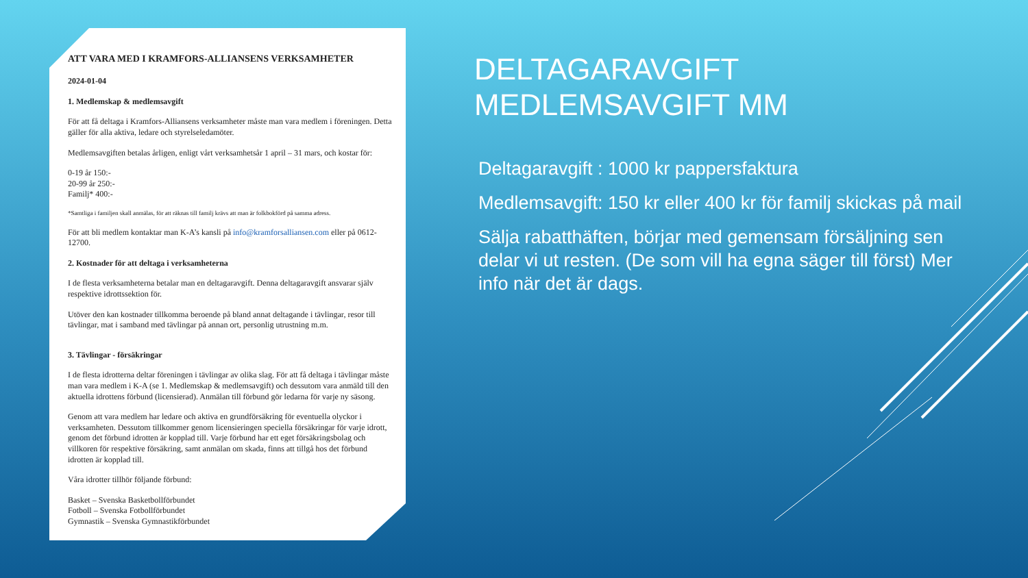ATT VARA MED I KRAMFORS-ALLIANSENS VERKSAMHETER
2024-01-04
1. Medlemskap & medlemsavgift
För att få deltaga i Kramfors-Alliansens verksamheter måste man vara medlem i föreningen. Detta gäller för alla aktiva, ledare och styrelseledamöter.
Medlemsavgiften betalas årligen, enligt vårt verksamhetsår 1 april – 31 mars, och kostar för:
0-19 år 150:-
20-99 år 250:-
Familj* 400:-
*Samtliga i familjen skall anmälas, för att räknas till familj krävs att man är folkbokförd på samma adress.
För att bli medlem kontaktar man K-A’s kansli på info@kramforsalliansen.com eller på 0612-12700.
2. Kostnader för att deltaga i verksamheterna
I de flesta verksamheterna betalar man en deltagaravgift. Denna deltagaravgift ansvarar själv respektive idrottssektion för.
Utöver den kan kostnader tillkomma beroende på bland annat deltagande i tävlingar, resor till tävlingar, mat i samband med tävlingar på annan ort, personlig utrustning m.m.
3. Tävlingar - försäkringar
I de flesta idrotterna deltar föreningen i tävlingar av olika slag. För att få deltaga i tävlingar måste man vara medlem i K-A (se 1. Medlemskap & medlemsavgift) och dessutom vara anmäld till den aktuella idrottens förbund (licensierad). Anmälan till förbund gör ledarna för varje ny säsong.
Genom att vara medlem har ledare och aktiva en grundförsäkring för eventuella olyckor i verksamheten. Dessutom tillkommer genom licensieringen speciella försäkringar för varje idrott, genom det förbund idrotten är kopplad till. Varje förbund har ett eget försäkringsbolag och villkoren för respektive försäkring, samt anmälan om skada, finns att tillgå hos det förbund idrotten är kopplad till.
Våra idrotter tillhör följande förbund:
Basket – Svenska Basketbollförbundet
Fotboll – Svenska Fotbollförbundet
Gymnastik – Svenska Gymnastikförbundet
DELTAGARAVGIFT
MEDLEMSAVGIFT MM
Deltagaravgift : 1000 kr pappersfaktura
Medlemsavgift: 150 kr eller 400 kr för familj skickas på mail
Sälja rabatthäften, börjar med gemensam försäljning sen delar vi ut resten. (De som vill ha egna säger till först) Mer info när det är dags.